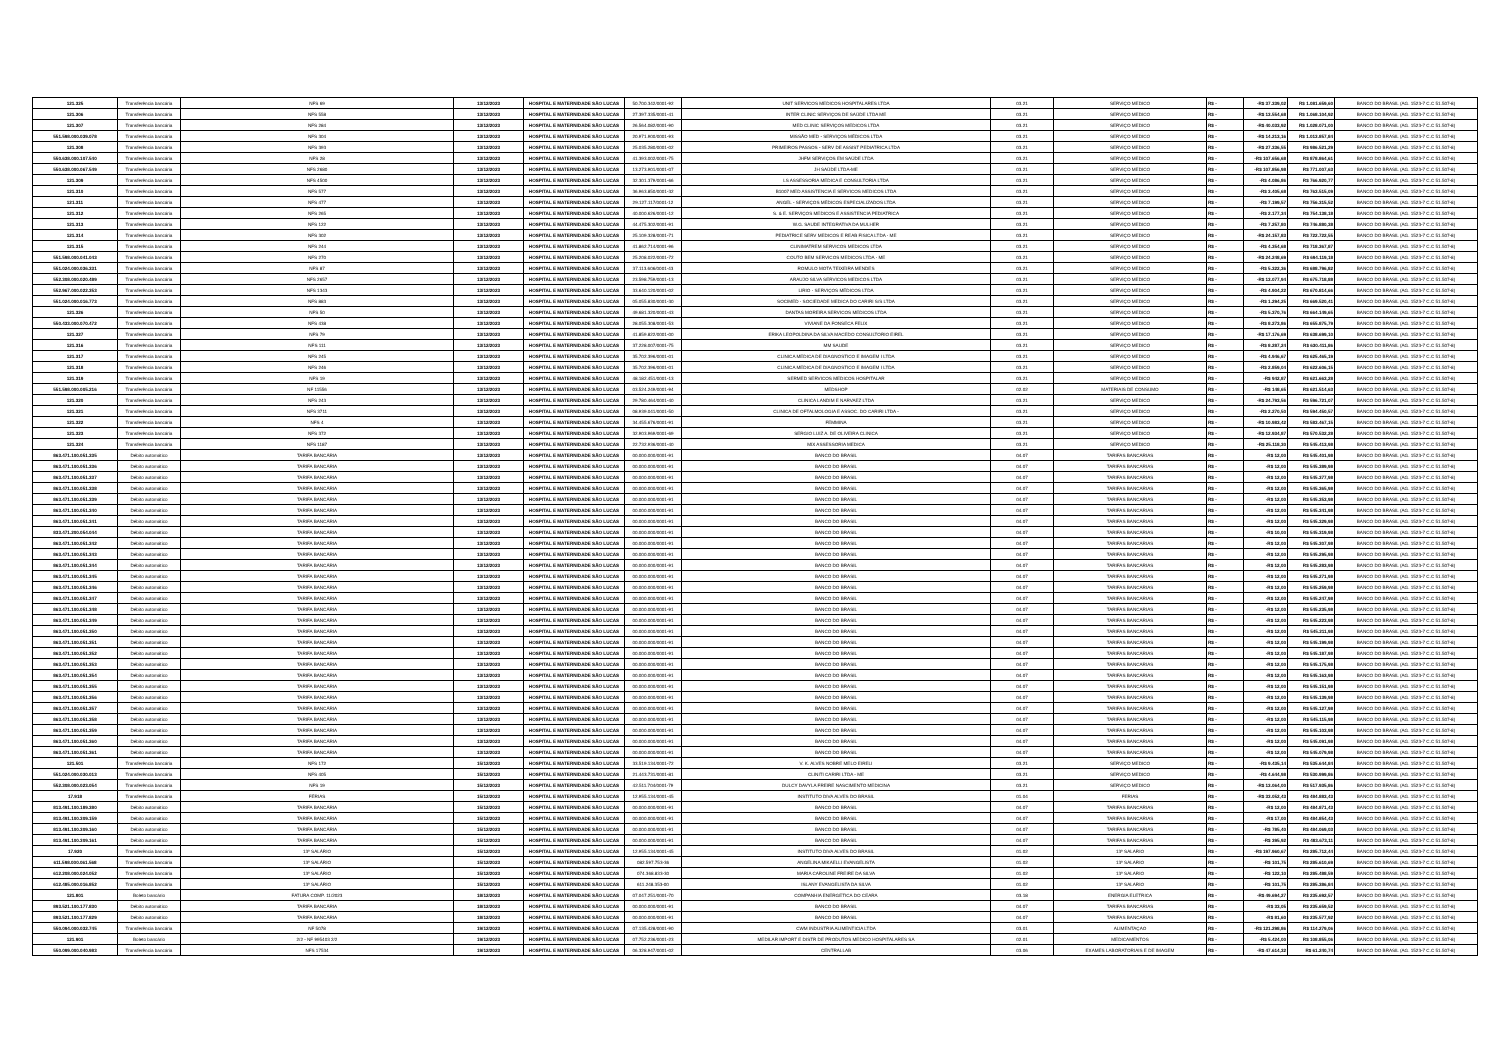| 121.325 | Transferência bancária | NFS 69 | 13/12/2023 | HOSPITAL E MATERNIDADE SÃO LUCAS | 50.700.342/0001-92 | UNIT SERVICOS MEDICOS HOSPITALARES LTDA | 03.21 | SERVIÇO MEDICO | R$ - | -R$ 37.339,02 | R$ 1.081.659,60 | BANCO DO BRASIL (AG. 1523-7 C.C 51.507-8) |
| 121.306 | Transferência bancária | NFS 558 | 13/12/2023 | HOSPITAL E MATERNIDADE SÃO LUCAS | 27.397.335/0001-41 | INTER CLINIC SERVIÇOS DE SAÚDE LTDA ME | 03.21 | SERVIÇO MEDICO | R$ - | -R$ 13.554,68 | R$ 1.068.104,92 | BANCO DO BRASIL (AG. 1523-7 C.C 51.507-8) |
| 121.307 | Transferência bancária | NFS 284 | 13/12/2023 | HOSPITAL E MATERNIDADE SÃO LUCAS | 26.564.082/0001-90 | MED CLINIC SERVIÇOS MEDICOS LTDA | 03.21 | SERVIÇO MEDICO | R$ - | -R$ 40.033,92 | R$ 1.028.071,00 | BANCO DO BRASIL (AG. 1523-7 C.C 51.507-8) |
| 551.598.000.039.078 | Transferência bancária | NFS 304 | 13/12/2023 | HOSPITAL E MATERNIDADE SÃO LUCAS | 20.971.900/0001-93 | MISSÃO MED - SERVIÇOS MÉDICOS LTDA | 03.21 | SERVIÇO MEDICO | R$ - | -R$ 14.213,16 | R$ 1.013.857,84 | BANCO DO BRASIL (AG. 1523-7 C.C 51.507-8) |
| 121.308 | Transferência bancária | NFS 393 | 13/12/2023 | HOSPITAL E MATERNIDADE SÃO LUCAS | 25.035.280/0001-02 | PRIMEIROS PASSOS - SERV DE ASSIST PEDIATRICA LTDA | 03.21 | SERVIÇO MEDICO | R$ - | -R$ 27.336,55 | R$ 986.521,29 | BANCO DO BRASIL (AG. 1523-7 C.C 51.507-8) |
| 550.638.000.107.540 | Transferência bancária | NFS 28 | 13/12/2023 | HOSPITAL E MATERNIDADE SÃO LUCAS | 41.393.002/0001-75 | JHFM SERVIÇOS EM SAÚDE LTDA | 03.21 | SERVIÇO MEDICO | R$ - | -R$ 107.656,68 | R$ 878.864,61 | BANCO DO BRASIL (AG. 1523-7 C.C 51.507-8) |
| 550.638.000.067.549 | Transferência bancária | NFS 2680 | 13/12/2023 | HOSPITAL E MATERNIDADE SÃO LUCAS | 13.273.901/0001-07 | JH SAÚDE LTDA-ME | 03.21 | SERVIÇO MEDICO | R$ - | -R$ 107.856,98 | R$ 771.007,63 | BANCO DO BRASIL (AG. 1523-7 C.C 51.507-8) |
| 121.309 | Transferência bancária | NFS 4500 | 13/12/2023 | HOSPITAL E MATERNIDADE SÃO LUCAS | 32.301.379/0001-66 | LS ASSESSORIA MEDICA E CONSULTORIA LTDA | 03.21 | SERVIÇO MEDICO | R$ - | -R$ 4.086,86 | R$ 766.920,77 | BANCO DO BRASIL (AG. 1523-7 C.C 51.507-8) |
| 121.310 | Transferência bancária | NFS 577 | 13/12/2023 | HOSPITAL E MATERNIDADE SÃO LUCAS | 36.963.850/0001-32 | B1007 MED ASSISTENCIA E SERVICOS MEDICOS LTDA | 03.21 | SERVIÇO MEDICO | R$ - | -R$ 3.405,68 | R$ 763.515,09 | BANCO DO BRASIL (AG. 1523-7 C.C 51.507-8) |
| 121.311 | Transferência bancária | NFS 477 | 13/12/2023 | HOSPITAL E MATERNIDADE SÃO LUCAS | 29.127.117/0001-12 | ANGEL - SERVIÇOS MÉDICOS ESPECIALIZADOS LTDA | 03.21 | SERVIÇO MEDICO | R$ - | -R$ 7.199,57 | R$ 756.315,52 | BANCO DO BRASIL (AG. 1523-7 C.C 51.507-8) |
| 121.312 | Transferência bancária | NFS 265 | 13/12/2023 | HOSPITAL E MATERNIDADE SÃO LUCAS | 40.000.626/0001-12 | S. & E. SERVIÇOS MEDICOS E ASSISTENCIA PEDIATRICA | 03.21 | SERVIÇO MEDICO | R$ - | -R$ 2.177,34 | R$ 754.138,18 | BANCO DO BRASIL (AG. 1523-7 C.C 51.507-8) |
| 121.313 | Transferência bancária | NFS 122 | 13/12/2023 | HOSPITAL E MATERNIDADE SÃO LUCAS | 44.475.302/0001-91 | W.G. SAUDE INTEGRATIVA DA MULHER | 03.21 | SERVIÇO MEDICO | R$ - | -R$ 7.257,80 | R$ 746.880,38 | BANCO DO BRASIL (AG. 1523-7 C.C 51.507-8) |
| 121.314 | Transferência bancária | NFS 302 | 13/12/2023 | HOSPITAL E MATERNIDADE SÃO LUCAS | 25.109.328/0001-71 | PEDIATRICE SERV MEDICOS E REAB FISICA LTDA - ME | 03.21 | SERVIÇO MEDICO | R$ - | -R$ 24.157,83 | R$ 722.722,55 | BANCO DO BRASIL (AG. 1523-7 C.C 51.507-8) |
| 121.315 | Transferência bancária | NFS 244 | 13/12/2023 | HOSPITAL E MATERNIDADE SÃO LUCAS | 41.862.714/0001-96 | CLINIMATREM SERVICOS MEDICOS LTDA | 03.21 | SERVIÇO MEDICO | R$ - | -R$ 4.354,68 | R$ 718.367,87 | BANCO DO BRASIL (AG. 1523-7 C.C 51.507-8) |
| 551.598.000.041.043 | Transferência bancária | NFS 270 | 13/12/2023 | HOSPITAL E MATERNIDADE SÃO LUCAS | 25.208.022/0001-72 | COUTO BEM SERVICOS MEDICOS LTDA - ME | 03.21 | SERVIÇO MEDICO | R$ - | -R$ 24.248,69 | R$ 694.119,18 | BANCO DO BRASIL (AG. 1523-7 C.C 51.507-8) |
| 551.024.000.036.331 | Transferência bancária | NFS 87 | 13/12/2023 | HOSPITAL E MATERNIDADE SÃO LUCAS | 37.113.606/0001-43 | ROMULO MOTA TEIXEIRA MENDES | 03.21 | SERVIÇO MEDICO | R$ - | -R$ 5.322,36 | R$ 688.796,82 | BANCO DO BRASIL (AG. 1523-7 C.C 51.507-8) |
| 552.308.000.020.489 | Transferência bancária | NFS 2657 | 13/12/2023 | HOSPITAL E MATERNIDADE SÃO LUCAS | 23.598.759/0001-13 | ARAUJO SILVA SERVICOS MEDICOS LTDA | 03.21 | SERVIÇO MEDICO | R$ - | -R$ 13.077,94 | R$ 675.718,88 | BANCO DO BRASIL (AG. 1523-7 C.C 51.507-8) |
| 552.967.000.022.353 | Transferência bancária | NFS 1343 | 13/12/2023 | HOSPITAL E MATERNIDADE SÃO LUCAS | 33.640.120/0001-02 | LIRIO - SERVIÇOS MÉDICOS LTDA | 03.21 | SERVIÇO MEDICO | R$ - | -R$ 4.904,22 | R$ 670.814,66 | BANCO DO BRASIL (AG. 1523-7 C.C 51.507-8) |
| 551.024.000.016.773 | Transferência bancária | NFS 883 | 13/12/2023 | HOSPITAL E MATERNIDADE SÃO LUCAS | 05.055.830/0001-30 | SOCIMED - SOCIEDADE MEDICA DO CARIRI S/S LTDA | 03.21 | SERVIÇO MEDICO | R$ - | -R$ 1.294,25 | R$ 669.520,41 | BANCO DO BRASIL (AG. 1523-7 C.C 51.507-8) |
| 121.326 | Transferência bancária | NFS 50 | 13/12/2023 | HOSPITAL E MATERNIDADE SÃO LUCAS | 49.681.320/0001-43 | DANTAS MOREIRA SERVICOS MEDICOS LTDA | 03.21 | SERVIÇO MEDICO | R$ - | -R$ 5.370,76 | R$ 664.149,65 | BANCO DO BRASIL (AG. 1523-7 C.C 51.507-8) |
| 550.433.000.070.472 | Transferência bancária | NFS 438 | 13/12/2023 | HOSPITAL E MATERNIDADE SÃO LUCAS | 28.055.308/0001-53 | VIVIANE DA FONSECA FELIX | 03.21 | SERVIÇO MEDICO | R$ - | -R$ 8.273,86 | R$ 655.875,79 | BANCO DO BRASIL (AG. 1523-7 C.C 51.507-8) |
| 121.327 | Transferência bancária | NFS 79 | 13/12/2023 | HOSPITAL E MATERNIDADE SÃO LUCAS | 41.859.822/0001-00 | ERIKA LEOPOLDINA DA SILVA MACEDO CONSULTORIO EIREL | 03.21 | SERVIÇO MEDICO | R$ - | -R$ 17.176,69 | R$ 638.699,10 | BANCO DO BRASIL (AG. 1523-7 C.C 51.507-8) |
| 121.316 | Transferência bancária | NFS 111 | 13/12/2023 | HOSPITAL E MATERNIDADE SÃO LUCAS | 37.228.007/0001-75 | MM SAUDE | 03.21 | SERVIÇO MEDICO | R$ - | -R$ 8.287,24 | R$ 630.411,86 | BANCO DO BRASIL (AG. 1523-7 C.C 51.507-8) |
| 121.317 | Transferência bancária | NFS 245 | 13/12/2023 | HOSPITAL E MATERNIDADE SÃO LUCAS | 35.702.396/0001-01 | CLINICA MEDICA DE DIAGNOSTICO E IMAGEM I LTDA | 03.21 | SERVIÇO MEDICO | R$ - | -R$ 4.946,67 | R$ 625.465,19 | BANCO DO BRASIL (AG. 1523-7 C.C 51.507-8) |
| 121.318 | Transferência bancária | NFS 246 | 13/12/2023 | HOSPITAL E MATERNIDADE SÃO LUCAS | 35.702.396/0001-01 | CLINICA MEDICA DE DIAGNOSTICO E IMAGEM I LTDA | 03.21 | SERVIÇO MEDICO | R$ - | -R$ 2.859,04 | R$ 622.606,15 | BANCO DO BRASIL (AG. 1523-7 C.C 51.507-8) |
| 121.319 | Transferência bancária | NFS 19 | 13/12/2023 | HOSPITAL E MATERNIDADE SÃO LUCAS | 48.182.451/0001-13 | SERMED SERVICOS MEDICOS HOSPITALAR | 03.21 | SERVIÇO MEDICO | R$ - | -R$ 942,87 | R$ 621.663,28 | BANCO DO BRASIL (AG. 1523-7 C.C 51.507-8) |
| 551.598.000.005.216 | Transferência bancária | NF 11556 | 13/12/2023 | HOSPITAL E MATERNIDADE SÃO LUCAS | 03.524.249/0001-94 | MEDSHOP | 02.02 | MATERIAIS DE CONSUMO | R$ - | -R$ 148,65 | R$ 621.514,63 | BANCO DO BRASIL (AG. 1523-7 C.C 51.507-8) |
| 121.320 | Transferência bancária | NFS 243 | 13/12/2023 | HOSPITAL E MATERNIDADE SÃO LUCAS | 29.780.464/0001-40 | CLINICA LANDIM E NARVAEZ LTDA | 03.21 | SERVIÇO MEDICO | R$ - | -R$ 24.793,56 | R$ 596.721,07 | BANCO DO BRASIL (AG. 1523-7 C.C 51.507-8) |
| 121.321 | Transferência bancária | NFS 3711 | 13/12/2023 | HOSPITAL E MATERNIDADE SÃO LUCAS | 08.939.041/0001-50 | CLINICA DE OFTALMOLOGIA E ASSOC. DO CARIRI LTDA - | 03.21 | SERVIÇO MEDICO | R$ - | -R$ 2.270,50 | R$ 594.450,57 | BANCO DO BRASIL (AG. 1523-7 C.C 51.507-8) |
| 121.322 | Transferência bancária | NFS 4 | 13/12/2023 | HOSPITAL E MATERNIDADE SÃO LUCAS | 34.455.676/0001-91 | FEMMINA | 03.21 | SERVIÇO MEDICO | R$ - | -R$ 10.983,42 | R$ 583.467,15 | BANCO DO BRASIL (AG. 1523-7 C.C 51.507-8) |
| 121.323 | Transferência bancária | NFS 372 | 13/12/2023 | HOSPITAL E MATERNIDADE SÃO LUCAS | 32.903.969/0001-69 | SERGIO LUIZ A. DE OLIVEIRA CLINICA | 03.21 | SERVIÇO MEDICO | R$ - | -R$ 12.934,87 | R$ 570.532,28 | BANCO DO BRASIL (AG. 1523-7 C.C 51.507-8) |
| 121.324 | Transferência bancária | NFS 1187 | 13/12/2023 | HOSPITAL E MATERNIDADE SÃO LUCAS | 22.732.936/0001-40 | MIX ASSESSORIA MEDICA | 03.21 | SERVIÇO MEDICO | R$ - | -R$ 25.118,30 | R$ 545.413,98 | BANCO DO BRASIL (AG. 1523-7 C.C 51.507-8) |
| 863.471.100.051.335 | Débito automático | TARIFA BANCÁRIA | 13/12/2023 | HOSPITAL E MATERNIDADE SÃO LUCAS | 00.000.000/0001-91 | BANCO DO BRASIL | 04.07 | TARIFAS BANCARIAS | R$ - | -R$ 12,00 | R$ 545.401,98 | BANCO DO BRASIL (AG. 1523-7 C.C 51.507-8) |
| 863.471.100.051.336 | Débito automático | TARIFA BANCÁRIA | 13/12/2023 | HOSPITAL E MATERNIDADE SÃO LUCAS | 00.000.000/0001-91 | BANCO DO BRASIL | 04.07 | TARIFAS BANCARIAS | R$ - | -R$ 12,00 | R$ 545.389,98 | BANCO DO BRASIL (AG. 1523-7 C.C 51.507-8) |
| 863.471.100.051.337 | Débito automático | TARIFA BANCÁRIA | 13/12/2023 | HOSPITAL E MATERNIDADE SÃO LUCAS | 00.000.000/0001-91 | BANCO DO BRASIL | 04.07 | TARIFAS BANCARIAS | R$ - | -R$ 12,00 | R$ 545.377,98 | BANCO DO BRASIL (AG. 1523-7 C.C 51.507-8) |
| 863.471.100.051.338 | Débito automático | TARIFA BANCÁRIA | 13/12/2023 | HOSPITAL E MATERNIDADE SÃO LUCAS | 00.000.000/0001-91 | BANCO DO BRASIL | 04.07 | TARIFAS BANCARIAS | R$ - | -R$ 12,00 | R$ 545.365,98 | BANCO DO BRASIL (AG. 1523-7 C.C 51.507-8) |
| 863.471.100.051.339 | Débito automático | TARIFA BANCÁRIA | 13/12/2023 | HOSPITAL E MATERNIDADE SÃO LUCAS | 00.000.000/0001-91 | BANCO DO BRASIL | 04.07 | TARIFAS BANCARIAS | R$ - | -R$ 12,00 | R$ 545.353,98 | BANCO DO BRASIL (AG. 1523-7 C.C 51.507-8) |
| 863.471.100.051.340 | Débito automático | TARIFA BANCÁRIA | 13/12/2023 | HOSPITAL E MATERNIDADE SÃO LUCAS | 00.000.000/0001-91 | BANCO DO BRASIL | 04.07 | TARIFAS BANCARIAS | R$ - | -R$ 12,00 | R$ 545.341,98 | BANCO DO BRASIL (AG. 1523-7 C.C 51.507-8) |
| 863.471.100.051.341 | Débito automático | TARIFA BANCÁRIA | 13/12/2023 | HOSPITAL E MATERNIDADE SÃO LUCAS | 00.000.000/0001-91 | BANCO DO BRASIL | 04.07 | TARIFAS BANCARIAS | R$ - | -R$ 12,00 | R$ 545.329,98 | BANCO DO BRASIL (AG. 1523-7 C.C 51.507-8) |
| 833.471.200.054.044 | Débito automático | TARIFA BANCÁRIA | 13/12/2023 | HOSPITAL E MATERNIDADE SÃO LUCAS | 00.000.000/0001-91 | BANCO DO BRASIL | 04.07 | TARIFAS BANCARIAS | R$ - | -R$ 10,00 | R$ 545.319,98 | BANCO DO BRASIL (AG. 1523-7 C.C 51.507-8) |
| 863.471.100.051.342 | Débito automático | TARIFA BANCÁRIA | 13/12/2023 | HOSPITAL E MATERNIDADE SÃO LUCAS | 00.000.000/0001-91 | BANCO DO BRASIL | 04.07 | TARIFAS BANCARIAS | R$ - | -R$ 12,00 | R$ 545.307,98 | BANCO DO BRASIL (AG. 1523-7 C.C 51.507-8) |
| 863.471.100.051.343 | Débito automático | TARIFA BANCÁRIA | 13/12/2023 | HOSPITAL E MATERNIDADE SÃO LUCAS | 00.000.000/0001-91 | BANCO DO BRASIL | 04.07 | TARIFAS BANCARIAS | R$ - | -R$ 12,00 | R$ 545.295,98 | BANCO DO BRASIL (AG. 1523-7 C.C 51.507-8) |
| 863.471.100.051.344 | Débito automático | TARIFA BANCÁRIA | 13/12/2023 | HOSPITAL E MATERNIDADE SÃO LUCAS | 00.000.000/0001-91 | BANCO DO BRASIL | 04.07 | TARIFAS BANCARIAS | R$ - | -R$ 12,00 | R$ 545.283,98 | BANCO DO BRASIL (AG. 1523-7 C.C 51.507-8) |
| 863.471.100.051.345 | Débito automático | TARIFA BANCÁRIA | 13/12/2023 | HOSPITAL E MATERNIDADE SÃO LUCAS | 00.000.000/0001-91 | BANCO DO BRASIL | 04.07 | TARIFAS BANCARIAS | R$ - | -R$ 12,00 | R$ 545.271,98 | BANCO DO BRASIL (AG. 1523-7 C.C 51.507-8) |
| 863.471.100.051.346 | Débito automático | TARIFA BANCÁRIA | 13/12/2023 | HOSPITAL E MATERNIDADE SÃO LUCAS | 00.000.000/0001-91 | BANCO DO BRASIL | 04.07 | TARIFAS BANCARIAS | R$ - | -R$ 12,00 | R$ 545.259,98 | BANCO DO BRASIL (AG. 1523-7 C.C 51.507-8) |
| 863.471.100.051.347 | Débito automático | TARIFA BANCÁRIA | 13/12/2023 | HOSPITAL E MATERNIDADE SÃO LUCAS | 00.000.000/0001-91 | BANCO DO BRASIL | 04.07 | TARIFAS BANCARIAS | R$ - | -R$ 12,00 | R$ 545.247,98 | BANCO DO BRASIL (AG. 1523-7 C.C 51.507-8) |
| 863.471.100.051.348 | Débito automático | TARIFA BANCÁRIA | 13/12/2023 | HOSPITAL E MATERNIDADE SÃO LUCAS | 00.000.000/0001-91 | BANCO DO BRASIL | 04.07 | TARIFAS BANCARIAS | R$ - | -R$ 12,00 | R$ 545.235,98 | BANCO DO BRASIL (AG. 1523-7 C.C 51.507-8) |
| 863.471.100.051.349 | Débito automático | TARIFA BANCÁRIA | 13/12/2023 | HOSPITAL E MATERNIDADE SÃO LUCAS | 00.000.000/0001-91 | BANCO DO BRASIL | 04.07 | TARIFAS BANCARIAS | R$ - | -R$ 12,00 | R$ 545.223,98 | BANCO DO BRASIL (AG. 1523-7 C.C 51.507-8) |
| 863.471.100.051.350 | Débito automático | TARIFA BANCÁRIA | 13/12/2023 | HOSPITAL E MATERNIDADE SÃO LUCAS | 00.000.000/0001-91 | BANCO DO BRASIL | 04.07 | TARIFAS BANCARIAS | R$ - | -R$ 12,00 | R$ 545.211,98 | BANCO DO BRASIL (AG. 1523-7 C.C 51.507-8) |
| 863.471.100.051.351 | Débito automático | TARIFA BANCÁRIA | 13/12/2023 | HOSPITAL E MATERNIDADE SÃO LUCAS | 00.000.000/0001-91 | BANCO DO BRASIL | 04.07 | TARIFAS BANCARIAS | R$ - | -R$ 12,00 | R$ 545.199,98 | BANCO DO BRASIL (AG. 1523-7 C.C 51.507-8) |
| 863.471.100.051.352 | Débito automático | TARIFA BANCÁRIA | 13/12/2023 | HOSPITAL E MATERNIDADE SÃO LUCAS | 00.000.000/0001-91 | BANCO DO BRASIL | 04.07 | TARIFAS BANCARIAS | R$ - | -R$ 12,00 | R$ 545.187,98 | BANCO DO BRASIL (AG. 1523-7 C.C 51.507-8) |
| 863.471.100.051.353 | Débito automático | TARIFA BANCÁRIA | 13/12/2023 | HOSPITAL E MATERNIDADE SÃO LUCAS | 00.000.000/0001-91 | BANCO DO BRASIL | 04.07 | TARIFAS BANCARIAS | R$ - | -R$ 12,00 | R$ 545.175,98 | BANCO DO BRASIL (AG. 1523-7 C.C 51.507-8) |
| 863.471.100.051.354 | Débito automático | TARIFA BANCÁRIA | 13/12/2023 | HOSPITAL E MATERNIDADE SÃO LUCAS | 00.000.000/0001-91 | BANCO DO BRASIL | 04.07 | TARIFAS BANCARIAS | R$ - | -R$ 12,00 | R$ 545.163,98 | BANCO DO BRASIL (AG. 1523-7 C.C 51.507-8) |
| 863.471.100.051.355 | Débito automático | TARIFA BANCÁRIA | 13/12/2023 | HOSPITAL E MATERNIDADE SÃO LUCAS | 00.000.000/0001-91 | BANCO DO BRASIL | 04.07 | TARIFAS BANCARIAS | R$ - | -R$ 12,00 | R$ 545.151,98 | BANCO DO BRASIL (AG. 1523-7 C.C 51.507-8) |
| 863.471.100.051.356 | Débito automático | TARIFA BANCÁRIA | 13/12/2023 | HOSPITAL E MATERNIDADE SÃO LUCAS | 00.000.000/0001-91 | BANCO DO BRASIL | 04.07 | TARIFAS BANCARIAS | R$ - | -R$ 12,00 | R$ 545.139,98 | BANCO DO BRASIL (AG. 1523-7 C.C 51.507-8) |
| 863.471.100.051.357 | Débito automático | TARIFA BANCÁRIA | 13/12/2023 | HOSPITAL E MATERNIDADE SÃO LUCAS | 00.000.000/0001-91 | BANCO DO BRASIL | 04.07 | TARIFAS BANCARIAS | R$ - | -R$ 12,00 | R$ 545.127,98 | BANCO DO BRASIL (AG. 1523-7 C.C 51.507-8) |
| 863.471.100.051.358 | Débito automático | TARIFA BANCÁRIA | 13/12/2023 | HOSPITAL E MATERNIDADE SÃO LUCAS | 00.000.000/0001-91 | BANCO DO BRASIL | 04.07 | TARIFAS BANCARIAS | R$ - | -R$ 12,00 | R$ 545.115,98 | BANCO DO BRASIL (AG. 1523-7 C.C 51.507-8) |
| 863.471.100.051.359 | Débito automático | TARIFA BANCÁRIA | 13/12/2023 | HOSPITAL E MATERNIDADE SÃO LUCAS | 00.000.000/0001-91 | BANCO DO BRASIL | 04.07 | TARIFAS BANCARIAS | R$ - | -R$ 12,00 | R$ 545.103,98 | BANCO DO BRASIL (AG. 1523-7 C.C 51.507-8) |
| 863.471.100.051.360 | Débito automático | TARIFA BANCÁRIA | 13/12/2023 | HOSPITAL E MATERNIDADE SÃO LUCAS | 00.000.000/0001-91 | BANCO DO BRASIL | 04.07 | TARIFAS BANCARIAS | R$ - | -R$ 12,00 | R$ 545.091,98 | BANCO DO BRASIL (AG. 1523-7 C.C 51.507-8) |
| 863.471.100.051.361 | Débito automático | TARIFA BANCÁRIA | 13/12/2023 | HOSPITAL E MATERNIDADE SÃO LUCAS | 00.000.000/0001-91 | BANCO DO BRASIL | 04.07 | TARIFAS BANCARIAS | R$ - | -R$ 12,00 | R$ 545.079,98 | BANCO DO BRASIL (AG. 1523-7 C.C 51.507-8) |
| 121.501 | Transferência bancária | NFS 172 | 15/12/2023 | HOSPITAL E MATERNIDADE SÃO LUCAS | 33.519.134/0001-72 | V. K. ALVES NOBRE MELO EIRELI | 03.21 | SERVIÇO MEDICO | R$ - | -R$ 9.435,14 | R$ 535.644,84 | BANCO DO BRASIL (AG. 1523-7 C.C 51.507-8) |
| 551.024.000.030.013 | Transferência bancária | NFS 405 | 15/12/2023 | HOSPITAL E MATERNIDADE SÃO LUCAS | 21.443.731/0001-81 | CLINITI CARIRI LTDA - ME | 03.21 | SERVIÇO MEDICO | R$ - | -R$ 4.644,98 | R$ 530.999,86 | BANCO DO BRASIL (AG. 1523-7 C.C 51.507-8) |
| 552.308.000.023.054 | Transferência bancária | NFS 19 | 15/12/2023 | HOSPITAL E MATERNIDADE SÃO LUCAS | 42.511.704/0001-79 | DULCY DAVYLA FREIRE NASCIMENTO MEDICINA | 03.21 | SERVIÇO MEDICO | R$ - | -R$ 13.064,00 | R$ 517.935,86 | BANCO DO BRASIL (AG. 1523-7 C.C 51.507-8) |
| 17.918 | Transferência bancária | FÉRIAS | 15/12/2023 | HOSPITAL E MATERNIDADE SÃO LUCAS | 12.955.134/0001-45 | INSTITUTO DIVA ALVES DO BRASIL | 01.04 | FERIAS | R$ - | -R$ 33.052,43 | R$ 484.883,43 | BANCO DO BRASIL (AG. 1523-7 C.C 51.507-8) |
| 813.491.100.189.380 | Débito automático | TARIFA BANCÁRIA | 15/12/2023 | HOSPITAL E MATERNIDADE SÃO LUCAS | 00.000.000/0001-91 | BANCO DO BRASIL | 04.07 | TARIFAS BANCARIAS | R$ - | -R$ 12,00 | R$ 484.871,43 | BANCO DO BRASIL (AG. 1523-7 C.C 51.507-8) |
| 813.491.100.309.159 | Débito automático | TARIFA BANCÁRIA | 15/12/2023 | HOSPITAL E MATERNIDADE SÃO LUCAS | 00.000.000/0001-91 | BANCO DO BRASIL | 04.07 | TARIFAS BANCARIAS | R$ - | -R$ 17,00 | R$ 484.854,43 | BANCO DO BRASIL (AG. 1523-7 C.C 51.507-8) |
| 813.491.100.309.160 | Débito automático | TARIFA BANCÁRIA | 15/12/2023 | HOSPITAL E MATERNIDADE SÃO LUCAS | 00.000.000/0001-91 | BANCO DO BRASIL | 04.07 | TARIFAS BANCARIAS | R$ - | -R$ 785,40 | R$ 484.069,03 | BANCO DO BRASIL (AG. 1523-7 C.C 51.507-8) |
| 813.491.100.309.161 | Débito automático | TARIFA BANCÁRIA | 15/12/2023 | HOSPITAL E MATERNIDADE SÃO LUCAS | 00.000.000/0001-91 | BANCO DO BRASIL | 04.07 | TARIFAS BANCARIAS | R$ - | -R$ 395,92 | R$ 483.673,11 | BANCO DO BRASIL (AG. 1523-7 C.C 51.507-8) |
| 17.920 | Transferência bancária | 13º SALÁRIO | 15/12/2023 | HOSPITAL E MATERNIDADE SÃO LUCAS | 12.955.134/0001-45 | INSTITUTO DIVA ALVES DO BRASIL | 01.02 | 13º SALARIO | R$ - | -R$ 197.960,67 | R$ 285.712,44 | BANCO DO BRASIL (AG. 1523-7 C.C 51.507-8) |
| 611.598.000.061.568 | Transferência bancária | 13º SALÁRIO | 15/12/2023 | HOSPITAL E MATERNIDADE SÃO LUCAS | 082.597.753-36 | ANGELINA MIKAELLI EVANGELISTA | 01.02 | 13º SALARIO | R$ - | -R$ 101,75 | R$ 285.610,69 | BANCO DO BRASIL (AG. 1523-7 C.C 51.507-8) |
| 612.208.000.024.052 | Transferência bancária | 13º SALÁRIO | 15/12/2023 | HOSPITAL E MATERNIDADE SÃO LUCAS | 074.368.833-30 | MARIA CAROLINE FREIRE DA SILVA | 01.02 | 13º SALARIO | R$ - | -R$ 122,10 | R$ 285.488,59 | BANCO DO BRASIL (AG. 1523-7 C.C 51.507-8) |
| 612.485.000.016.852 | Transferência bancária | 13º SALÁRIO | 15/12/2023 | HOSPITAL E MATERNIDADE SÃO LUCAS | 611.248.353-00 | ISLANY EVANGELISTA DA SILVA | 01.02 | 13º SALARIO | R$ - | -R$ 101,75 | R$ 285.386,84 | BANCO DO BRASIL (AG. 1523-7 C.C 51.507-8) |
| 121.801 | Boleto bancário | FATURA COMP. 11/2023 | 18/12/2023 | HOSPITAL E MATERNIDADE SÃO LUCAS | 07.047.251/0001-70 | COMPANHIA ENERGETICA DO CEARA | 03.18 | ENERGIA ELETRICA | R$ - | -R$ 49.694,27 | R$ 235.692,57 | BANCO DO BRASIL (AG. 1523-7 C.C 51.507-8) |
| 893.521.100.177.830 | Débito automático | TARIFA BANCÁRIA | 18/12/2023 | HOSPITAL E MATERNIDADE SÃO LUCAS | 00.000.000/0001-91 | BANCO DO BRASIL | 04.07 | TARIFAS BANCARIAS | R$ - | -R$ 33,05 | R$ 235.659,52 | BANCO DO BRASIL (AG. 1523-7 C.C 51.507-8) |
| 893.521.100.177.829 | Débito automático | TARIFA BANCÁRIA | 18/12/2023 | HOSPITAL E MATERNIDADE SÃO LUCAS | 00.000.000/0001-91 | BANCO DO BRASIL | 04.07 | TARIFAS BANCARIAS | R$ - | -R$ 81,60 | R$ 235.577,92 | BANCO DO BRASIL (AG. 1523-7 C.C 51.507-8) |
| 550.094.000.032.745 | Transferência bancária | NF 5078 | 19/12/2023 | HOSPITAL E MATERNIDADE SÃO LUCAS | 07.135.428/0001-90 | CWM INDUSTRIA ALIMENTICIA LTDA | 03.01 | ALIMENTAÇAO | R$ - | -R$ 121.298,86 | R$ 114.279,06 | BANCO DO BRASIL (AG. 1523-7 C.C 51.507-8) |
| 121.901 | Boleto bancário | 2/2 - NF 995403 2/2 | 19/12/2023 | HOSPITAL E MATERNIDADE SÃO LUCAS | 07.752.236/0001-23 | MEDILAR IMPORT E DISTR DE PRODUTOS MEDICO HOSPITALARES SA | 02.01 | MEDICAMENTOS | R$ - | -R$ 5.424,00 | R$ 108.855,06 | BANCO DO BRASIL (AG. 1523-7 C.C 51.507-8) |
| 550.099.000.040.983 | Transferência bancária | NFS 17534 | 19/12/2023 | HOSPITAL E MATERNIDADE SÃO LUCAS | 06.328.947/0001-02 | CENTRALLAB | 03.06 | EXAMES LABORATORIAIS E DE IMAGEM | R$ - | -R$ 47.614,32 | R$ 61.240,74 | BANCO DO BRASIL (AG. 1523-7 C.C 51.507-8) |